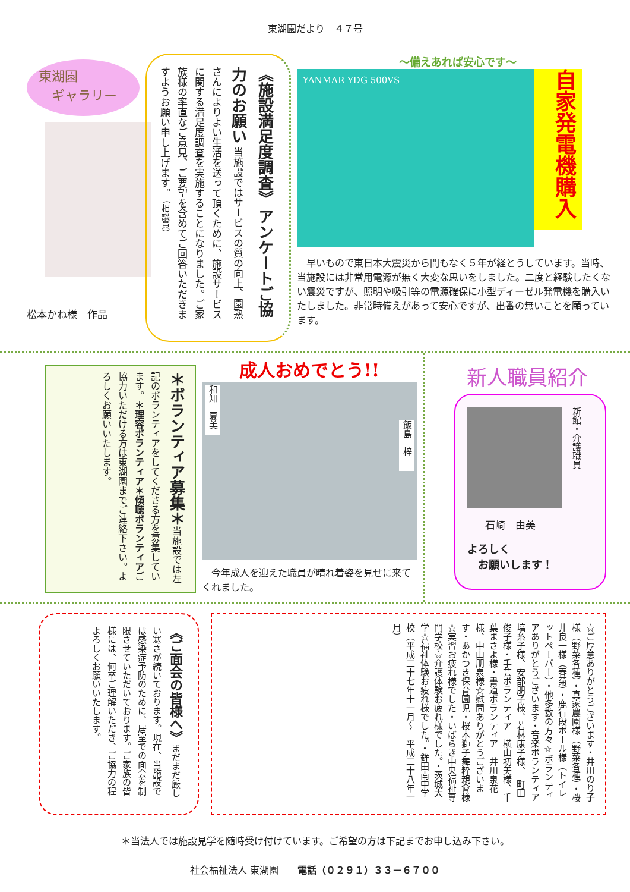東湖園だより　４７号
東湖園
　ギャラリー
松本かね様　作品
《施設満足度調査》 アンケートご協力のお願い 当施設ではサービスの質の向上、園熟さんによりよい生活を送って頂くために、施設サービスに関する満足度調査を実施することになりました。ご家族様の率直なご意見、ご要望を含めてご回答いただきますようお願い申し上げます。 （相談員）
～備えあれば安心です～
YANMAR YDG 500VS
自家発電機購入
　早いもので東日本大震災から間もなく５年が経とうしています。当時、当施設には非常用電源が無く大変な思いをしました。二度と経験したくない震災ですが、照明や吸引等の電源確保に小型ディーゼル発電機を購入いたしました。非常時備えがあって安心ですが、出番の無いことを願っています。
＊ボランティア募集＊当施設では左記のボランティアをしてくださる方を募集しています。＊理容ボランティア＊傾聴ボランティア ご協力いただける方は東湖園までご連絡下さい。よろしくお願いいたします。
成人おめでとう!!
和知　夏美 飯島　梓
　今年成人を迎えた職員が晴れ着姿を見せに来てくれました。
新人職員紹介
新館・介護職員
石崎　由美
よろしく
　お願いします！
《ご面会の皆様へ》まだまだ厳しい寒さが続いております。現在、当施設では感染症予防のために、居室での面会を制限させていただいております。ご家族の皆様には、何卒ご理解いただき、ご協力の程よろしくお願いいたします。
☆ご厚意ありがとうございます・井川のり子様（野菜各種）・真家農園様（野菜各種）・桜井良一様（春菊）・鹿行段ボール様（トイレットペーパー）・他多数の方々☆ボランティアありがとうございます・音楽ボランティア　塙糸子様、安部朋子様、若林康子様、　町田俊子様・手芸ボランティア　横山初美様、千葉まさよ様・書道ボランティア　井川泉花様、中山朋泉様☆慰問ありがとうございます・あかつき保育園児・桜本獅子舞粋親會様☆実習お疲れ様でした・いばらき中央福祉専門学校☆介護体験お疲れ様でした。・茨城大学☆福祉体験お疲れ様でした。・鉾田南中学校（平成二十七年十一月～　平成二十八年一月）
＊当法人では施設見学を随時受け付けています。ご希望の方は下記までお申し込み下さい。
社会福祉法人 東湖園　　電話（０２９１）３３－６７００